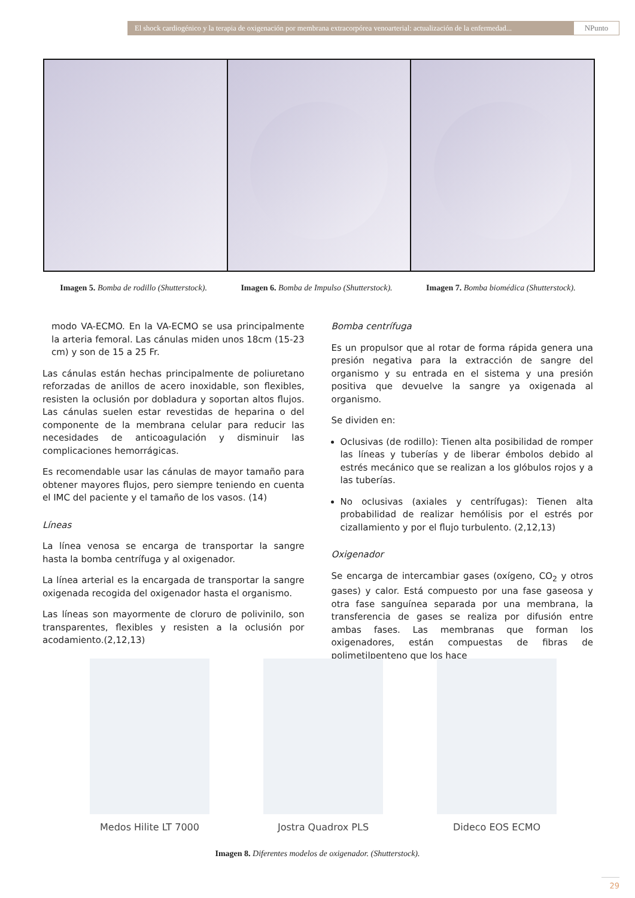El shock cardiogénico y la terapia de oxigenación por membrana extracorpórea venoarterial: actualización de la enfermedad...
NPunto
Imagen 5. Bomba de rodillo (Shutterstock). Imagen 6. Bomba de Impulso (Shutterstock). Imagen 7. Bomba biomédica (Shutterstock).
modo VA-ECMO. En la VA-ECMO se usa principalmente la arteria femoral. Las cánulas miden unos 18cm (15-23 cm) y son de 15 a 25 Fr.
Las cánulas están hechas principalmente de poliuretano reforzadas de anillos de acero inoxidable, son flexibles, resisten la oclusión por dobladura y soportan altos flujos. Las cánulas suelen estar revestidas de heparina o del componente de la membrana celular para reducir las necesidades de anticoagulación y disminuir las complicaciones hemorrágicas.
Es recomendable usar las cánulas de mayor tamaño para obtener mayores flujos, pero siempre teniendo en cuenta el IMC del paciente y el tamaño de los vasos. (14)
Líneas
La línea venosa se encarga de transportar la sangre hasta la bomba centrífuga y al oxigenador.
La línea arterial es la encargada de transportar la sangre oxigenada recogida del oxigenador hasta el organismo.
Las líneas son mayormente de cloruro de polivinilo, son transparentes, flexibles y resisten a la oclusión por acodamiento.(2,12,13)
Bomba centrífuga
Es un propulsor que al rotar de forma rápida genera una presión negativa para la extracción de sangre del organismo y su entrada en el sistema y una presión positiva que devuelve la sangre ya oxigenada al organismo.
Se dividen en:
Oclusivas (de rodillo): Tienen alta posibilidad de romper las líneas y tuberías y de liberar émbolos debido al estrés mecánico que se realizan a los glóbulos rojos y a las tuberías.
No oclusivas (axiales y centrífugas): Tienen alta probabilidad de realizar hemólisis por el estrés por cizallamiento y por el flujo turbulento. (2,12,13)
Oxigenador
Se encarga de intercambiar gases (oxígeno, CO<sub>2</sub> y otros gases) y calor. Está compuesto por una fase gaseosa y otra fase sanguínea separada por una membrana, la transferencia de gases se realiza por difusión entre ambas fases. Las membranas que forman los oxigenadores, están compuestas de fibras de polimetilpenteno que los hace
Medos Hilite LT 7000 Jostra Quadrox PLS Dideco EOS ECMO
Imagen 8. Diferentes modelos de oxigenador. (Shutterstock).
29